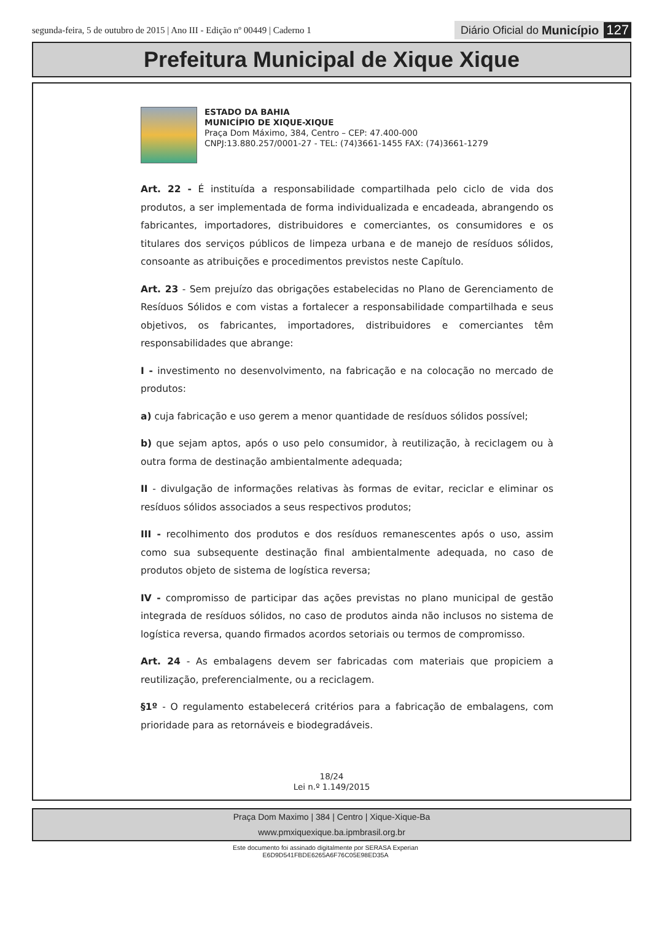segunda-feira, 5 de outubro de 2015 | Ano III - Edição nº 00449 | Caderno 1
Diário Oficial do Município 127
Prefeitura Municipal de Xique Xique
ESTADO DA BAHIA
MUNICÍPIO DE XIQUE-XIQUE
Praça Dom Máximo, 384, Centro – CEP: 47.400-000
CNPJ:13.880.257/0001-27 - TEL: (74)3661-1455 FAX: (74)3661-1279
Art. 22 - É instituída a responsabilidade compartilhada pelo ciclo de vida dos produtos, a ser implementada de forma individualizada e encadeada, abrangendo os fabricantes, importadores, distribuidores e comerciantes, os consumidores e os titulares dos serviços públicos de limpeza urbana e de manejo de resíduos sólidos, consoante as atribuições e procedimentos previstos neste Capítulo.
Art. 23 - Sem prejuízo das obrigações estabelecidas no Plano de Gerenciamento de Resíduos Sólidos e com vistas a fortalecer a responsabilidade compartilhada e seus objetivos, os fabricantes, importadores, distribuidores e comerciantes têm responsabilidades que abrange:
I - investimento no desenvolvimento, na fabricação e na colocação no mercado de produtos:
a) cuja fabricação e uso gerem a menor quantidade de resíduos sólidos possível;
b) que sejam aptos, após o uso pelo consumidor, à reutilização, à reciclagem ou à outra forma de destinação ambientalmente adequada;
II - divulgação de informações relativas às formas de evitar, reciclar e eliminar os resíduos sólidos associados a seus respectivos produtos;
III - recolhimento dos produtos e dos resíduos remanescentes após o uso, assim como sua subsequente destinação final ambientalmente adequada, no caso de produtos objeto de sistema de logística reversa;
IV - compromisso de participar das ações previstas no plano municipal de gestão integrada de resíduos sólidos, no caso de produtos ainda não inclusos no sistema de logística reversa, quando firmados acordos setoriais ou termos de compromisso.
Art. 24 - As embalagens devem ser fabricadas com materiais que propiciem a reutilização, preferencialmente, ou a reciclagem.
§1º - O regulamento estabelecerá critérios para a fabricação de embalagens, com prioridade para as retornáveis e biodegradáveis.
18/24
Lei n.º 1.149/2015
Praça Dom Maximo | 384 | Centro | Xique-Xique-Ba
www.pmxiquexique.ba.ipmbrasil.org.br
Este documento foi assinado digitalmente por SERASA Experian
E6D9D541FBDE6265A6F76C05E98ED35A